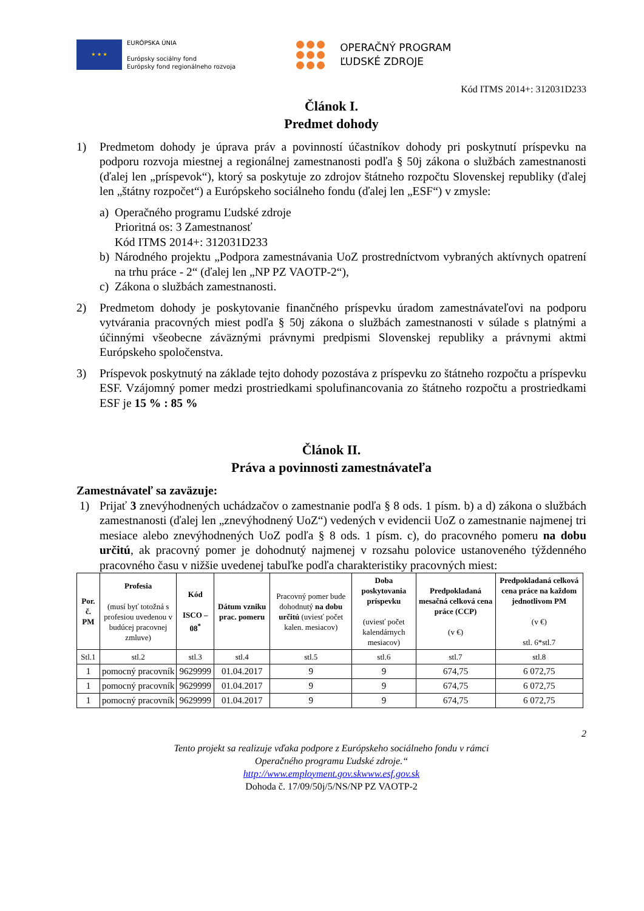★ ★ ★
EURÓPSKA ÚNIA
Európsky sociálny fond
Európsky fond regionálneho rozvoja
OPERAČNÝ PROGRAM
ĽUDSKÉ ZDROJE
Kód ITMS 2014+: 312031D233
Článok I.
Predmet dohody
1) Predmetom dohody je úprava práv a povinností účastníkov dohody pri poskytnutí príspevku na podporu rozvoja miestnej a regionálnej zamestnanosti podľa § 50j zákona o službách zamestnanosti (ďalej len „príspevok“), ktorý sa poskytuje zo zdrojov štátneho rozpočtu Slovenskej republiky (ďalej len „štátny rozpočet“) a Európskeho sociálneho fondu (ďalej len „ESF“) v zmysle:
a) Operačného programu Ľudské zdroje
Prioritná os: 3 Zamestnanosť
Kód ITMS 2014+: 312031D233
b) Národného projektu „Podpora zamestnávania UoZ prostredníctvom vybraných aktívnych opatrení na trhu práce - 2“ (ďalej len „NP PZ VAOTP-2“),
c) Zákona o službách zamestnanosti.
2) Predmetom dohody je poskytovanie finančného príspevku úradom zamestnávateľovi na podporu vytvárania pracovných miest podľa § 50j zákona o službách zamestnanosti v súlade s platnými a účinnými všeobecne záväznými právnymi predpismi Slovenskej republiky a právnymi aktmi Európskeho spoločenstva.
3) Príspevok poskytnutý na základe tejto dohody pozostáva z príspevku zo štátneho rozpočtu a príspevku ESF. Vzájomný pomer medzi prostriedkami spolufinancovania zo štátneho rozpočtu a prostriedkami ESF je 15 % : 85 %
Článok II.
Práva a povinnosti zamestnávateľa
Zamestnávateľ sa zaväzuje:
1) Prijať 3 znevýhodnených uchádzačov o zamestnanie podľa § 8 ods. 1 písm. b) a d) zákona o službách zamestnanosti (ďalej len „znevýhodnený UoZ“) vedených v evidencii UoZ o zamestnanie najmenej tri mesiace alebo znevýhodnených UoZ podľa § 8 ods. 1 písm. c), do pracovného pomeru na dobu určitú, ak pracovný pomer je dohodnutý najmenej v rozsahu polovice ustanoveného týždenného pracovného času v nižšie uvedenej tabuľke podľa charakteristiky pracovných miest:
| Por. č. PM | Profesia (musí byť totožná s profesiou uvedenou v budúcej pracovnej zmluve) | Kód ISCO – 08<sup>*</sup> | Dátum vzniku prac. pomeru | Pracovný pomer bude dohodnutý na dobu určitú (uviesť počet kalen. mesiacov) | Doba poskytovania príspevku (uviesť počet kalendárnych mesiacov) | Predpokladaná mesačná celková cena práce (CCP) (v €) | Predpokladaná celková cena práce na každom jednotlivom PM (v €) stl. 6*stl.7 |
| --- | --- | --- | --- | --- | --- | --- | --- |
| Stl.1 | stl.2 | stl.3 | stl.4 | stl.5 | stl.6 | stl.7 | stl.8 |
| 1 | pomocný pracovník | 9629999 | 01.04.2017 | 9 | 9 | 674,75 | 6 072,75 |
| 1 | pomocný pracovník | 9629999 | 01.04.2017 | 9 | 9 | 674,75 | 6 072,75 |
| 1 | pomocný pracovník | 9629999 | 01.04.2017 | 9 | 9 | 674,75 | 6 072,75 |
2
Tento projekt sa realizuje vďaka podpore z Európskeho sociálneho fondu v rámci
Operačného programu Ľudské zdroje.“
http://www.employment.gov.skwww.esf.gov.sk
Dohoda č. 17/09/50j/5/NS/NP PZ VAOTP-2